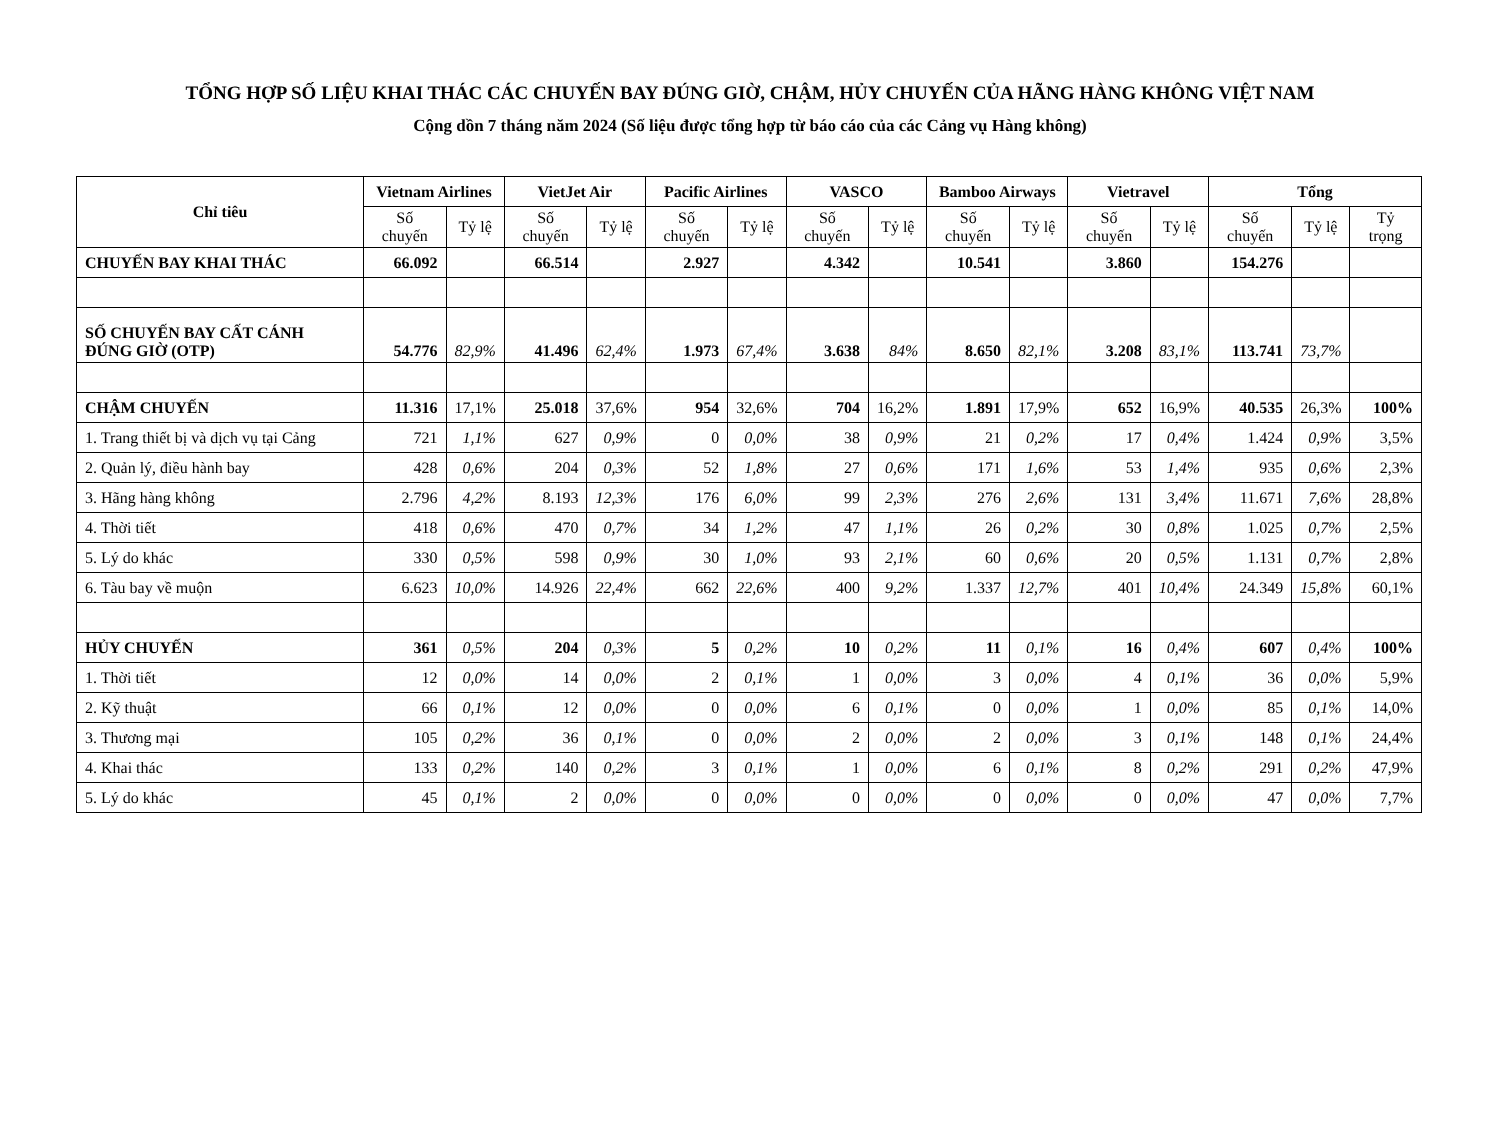TỔNG HỢP SỐ LIỆU KHAI THÁC CÁC CHUYẾN BAY ĐÚNG GIỜ, CHẬM, HỦY CHUYẾN CỦA HÃNG HÀNG KHÔNG VIỆT NAM
Cộng dồn 7 tháng năm 2024 (Số liệu được tổng hợp từ báo cáo của các Cảng vụ Hàng không)
| Chỉ tiêu | Vietnam Airlines | | VietJet Air | | Pacific Airlines | | VASCO | | Bamboo Airways | | Vietravel | | Tổng | | |
| --- | --- | --- | --- | --- | --- | --- | --- | --- | --- | --- | --- | --- | --- | --- | --- |
| | Số chuyến | Tỷ lệ | Số chuyến | Tỷ lệ | Số chuyến | Tỷ lệ | Số chuyến | Tỷ lệ | Số chuyến | Tỷ lệ | Số chuyến | Tỷ lệ | Số chuyến | Tỷ lệ | Tỷ trọng |
| CHUYẾN BAY KHAI THÁC | 66.092 | | 66.514 | | 2.927 | | 4.342 | | 10.541 | | 3.860 | | 154.276 | | |
| SỐ CHUYẾN BAY CẤT CÁNH ĐÚNG GIỜ (OTP) | 54.776 | 82,9% | 41.496 | 62,4% | 1.973 | 67,4% | 3.638 | 84% | 8.650 | 82,1% | 3.208 | 83,1% | 113.741 | 73,7% | |
| CHẬM CHUYẾN | 11.316 | 17,1% | 25.018 | 37,6% | 954 | 32,6% | 704 | 16,2% | 1.891 | 17,9% | 652 | 16,9% | 40.535 | 26,3% | 100% |
| 1. Trang thiết bị và dịch vụ tại Cảng | 721 | 1,1% | 627 | 0,9% | 0 | 0,0% | 38 | 0,9% | 21 | 0,2% | 17 | 0,4% | 1.424 | 0,9% | 3,5% |
| 2. Quản lý, điều hành bay | 428 | 0,6% | 204 | 0,3% | 52 | 1,8% | 27 | 0,6% | 171 | 1,6% | 53 | 1,4% | 935 | 0,6% | 2,3% |
| 3. Hãng hàng không | 2.796 | 4,2% | 8.193 | 12,3% | 176 | 6,0% | 99 | 2,3% | 276 | 2,6% | 131 | 3,4% | 11.671 | 7,6% | 28,8% |
| 4. Thời tiết | 418 | 0,6% | 470 | 0,7% | 34 | 1,2% | 47 | 1,1% | 26 | 0,2% | 30 | 0,8% | 1.025 | 0,7% | 2,5% |
| 5. Lý do khác | 330 | 0,5% | 598 | 0,9% | 30 | 1,0% | 93 | 2,1% | 60 | 0,6% | 20 | 0,5% | 1.131 | 0,7% | 2,8% |
| 6. Tàu bay về muộn | 6.623 | 10,0% | 14.926 | 22,4% | 662 | 22,6% | 400 | 9,2% | 1.337 | 12,7% | 401 | 10,4% | 24.349 | 15,8% | 60,1% |
| HỦY CHUYẾN | 361 | 0,5% | 204 | 0,3% | 5 | 0,2% | 10 | 0,2% | 11 | 0,1% | 16 | 0,4% | 607 | 0,4% | 100% |
| 1. Thời tiết | 12 | 0,0% | 14 | 0,0% | 2 | 0,1% | 1 | 0,0% | 3 | 0,0% | 4 | 0,1% | 36 | 0,0% | 5,9% |
| 2. Kỹ thuật | 66 | 0,1% | 12 | 0,0% | 0 | 0,0% | 6 | 0,1% | 0 | 0,0% | 1 | 0,0% | 85 | 0,1% | 14,0% |
| 3. Thương mại | 105 | 0,2% | 36 | 0,1% | 0 | 0,0% | 2 | 0,0% | 2 | 0,0% | 3 | 0,1% | 148 | 0,1% | 24,4% |
| 4. Khai thác | 133 | 0,2% | 140 | 0,2% | 3 | 0,1% | 1 | 0,0% | 6 | 0,1% | 8 | 0,2% | 291 | 0,2% | 47,9% |
| 5. Lý do khác | 45 | 0,1% | 2 | 0,0% | 0 | 0,0% | 0 | 0,0% | 0 | 0,0% | 0 | 0,0% | 47 | 0,0% | 7,7% |